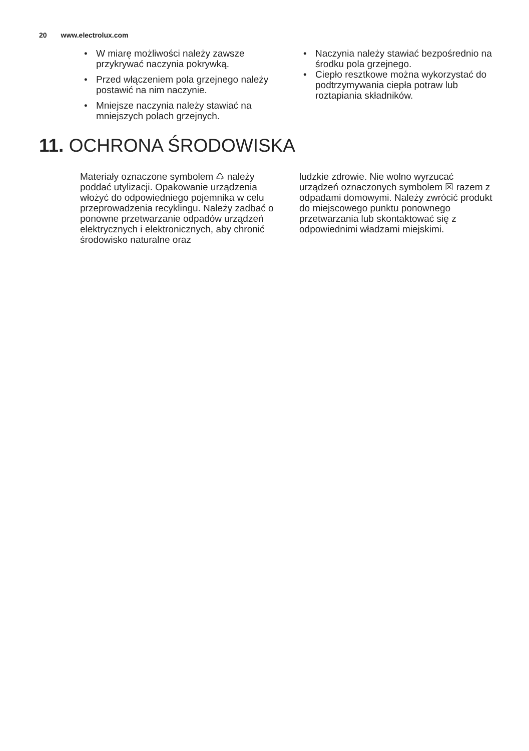20 www.electrolux.com
• W miarę możliwości należy zawsze przykrywać naczynia pokrywką.
• Przed włączeniem pola grzejnego należy postawić na nim naczynie.
• Mniejsze naczynia należy stawiać na mniejszych polach grzejnych.
• Naczynia należy stawiać bezpośrednio na środku pola grzejnego.
• Ciepło resztkowe można wykorzystać do podtrzymywania ciepła potraw lub roztapiania składników.
11. OCHRONA ŚRODOWISKA
Materiały oznaczone symbolem ♺ należy poddać utylizacji. Opakowanie urządzenia włożyć do odpowiedniego pojemnika w celu przeprowadzenia recyklingu. Należy zadbać o ponowne przetwarzanie odpadów urządzeń elektrycznych i elektronicznych, aby chronić środowisko naturalne oraz
ludzkie zdrowie. Nie wolno wyrzucać urządzeń oznaczonych symbolem ☒ razem z odpadami domowymi. Należy zwrócić produkt do miejscowego punktu ponownego przetwarzania lub skontaktować się z odpowiednimi władzami miejskimi.